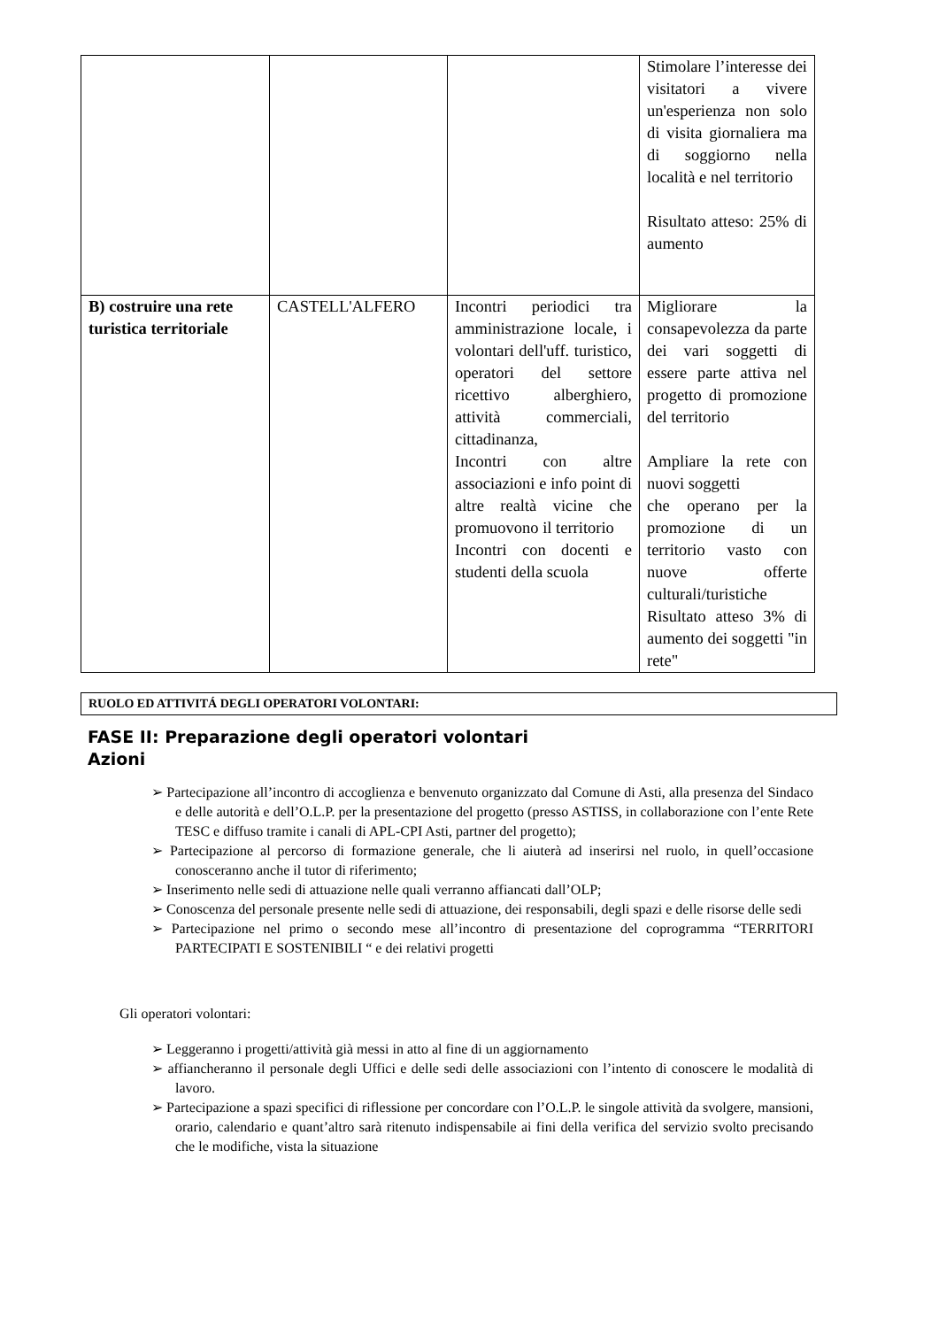| | | | Stimolare l’interesse dei visitatori a vivere un'esperienza non solo di visita giornaliera ma di soggiorno nella località e nel territorio Risultato atteso: 25% di aumento |
| B) costruire una rete turistica territoriale | CASTELL'ALFERO | Incontri periodici tra amministrazione locale, i volontari dell'uff. turistico, operatori del settore ricettivo alberghiero, attività commerciali, cittadinanza, Incontri con altre associazioni e info point di altre realtà vicine che promuovono il territorio Incontri con docenti e studenti della scuola | Migliorare la consapevolezza da parte dei vari soggetti di essere parte attiva nel progetto di promozione del territorio Ampliare la rete con nuovi soggetti che operano per la promozione di un territorio vasto con nuove offerte culturali/turistiche Risultato atteso 3% di aumento dei soggetti "in rete" |
RUOLO ED ATTIVITÁ DEGLI OPERATORI VOLONTARI:
FASE II: Preparazione degli operatori volontari
Azioni
➢ Partecipazione all’incontro di accoglienza e benvenuto organizzato dal Comune di Asti, alla presenza del Sindaco e delle autorità e dell’O.L.P. per la presentazione del progetto (presso ASTISS, in collaborazione con l’ente Rete TESC e diffuso tramite i canali di APL-CPI Asti, partner del progetto);
➢ Partecipazione al percorso di formazione generale, che li aiuterà ad inserirsi nel ruolo, in quell’occasione conosceranno anche il tutor di riferimento;
➢ Inserimento nelle sedi di attuazione nelle quali verranno affiancati dall’OLP;
➢ Conoscenza del personale presente nelle sedi di attuazione, dei responsabili, degli spazi e delle risorse delle sedi
➢ Partecipazione nel primo o secondo mese all’incontro di presentazione del coprogramma “TERRITORI PARTECIPATI E SOSTENIBILI “ e dei relativi progetti
Gli operatori volontari:
➢ Leggeranno i progetti/attività già messi in atto al fine di un aggiornamento
➢ affiancheranno il personale degli Uffici e delle sedi delle associazioni con l’intento di conoscere le modalità di lavoro.
➢ Partecipazione a spazi specifici di riflessione per concordare con l’O.L.P. le singole attività da svolgere, mansioni, orario, calendario e quant’altro sarà ritenuto indispensabile ai fini della verifica del servizio svolto precisando che le modifiche, vista la situazione